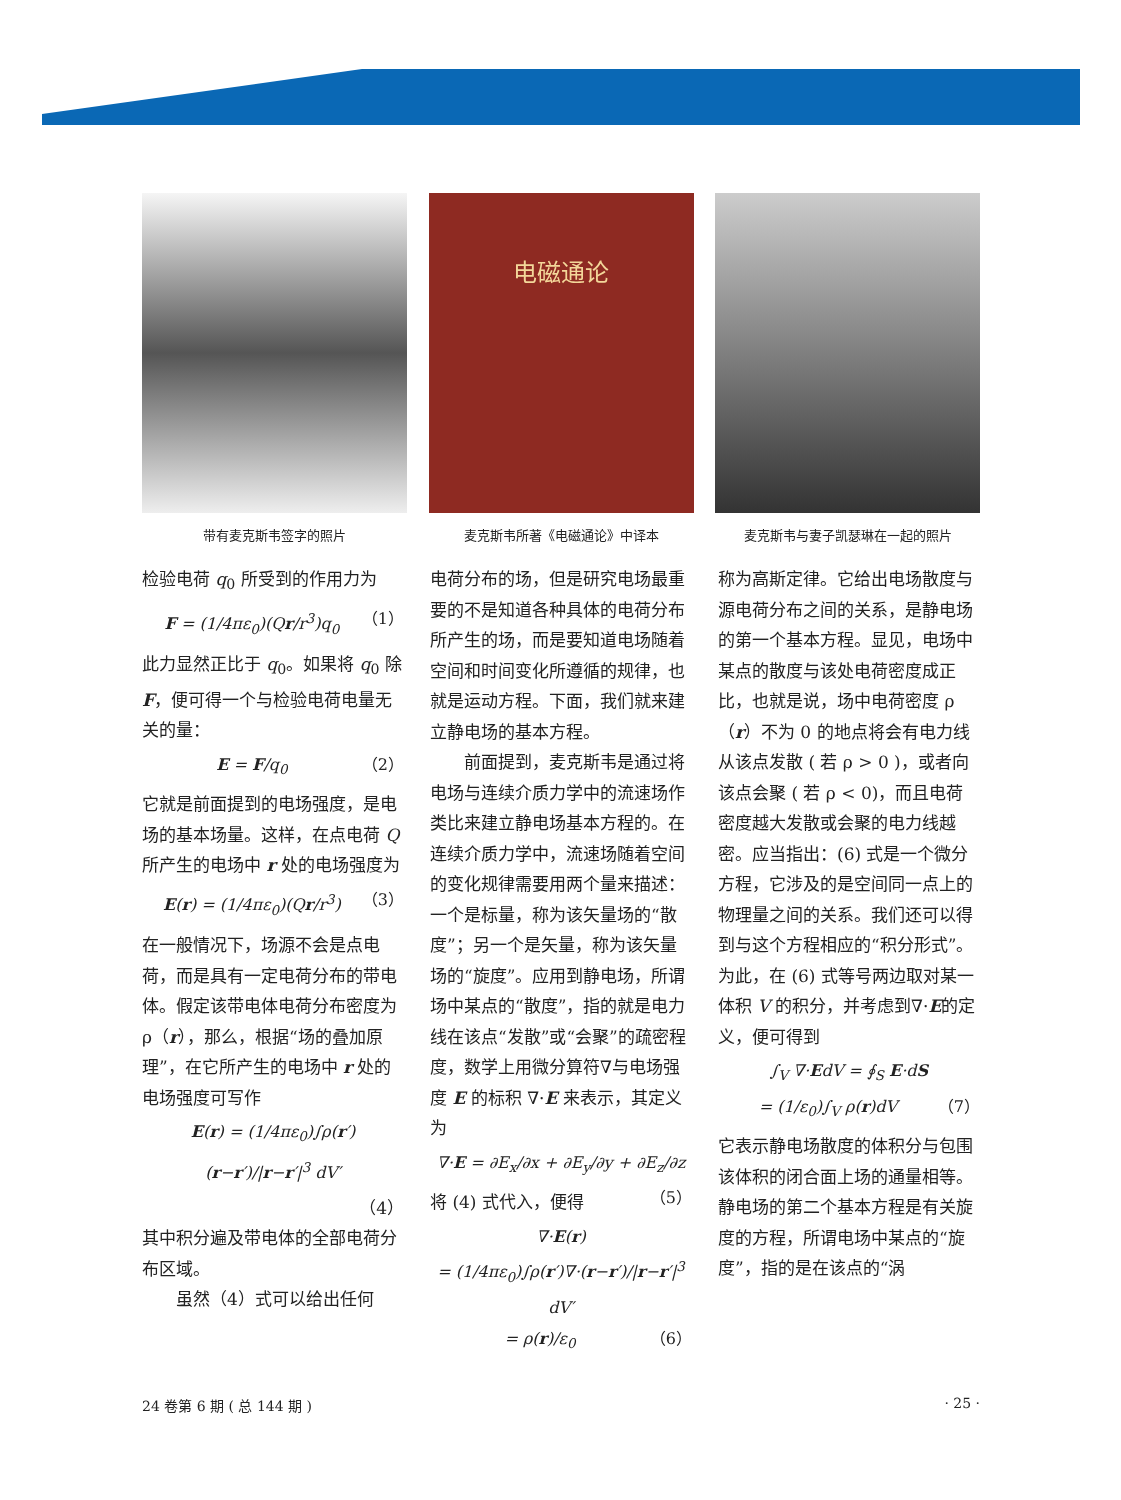带有麦克斯韦签字的照片
电磁通论
麦克斯韦所著《电磁通论》中译本
麦克斯韦与妻子凯瑟琳在一起的照片
检验电荷 q<sub>0</sub> 所受到的作用力为
F = (1/4πε<sub>0</sub>)(Qr/r<sup>3</sup>)q<sub>0</sub> （1）
此力显然正比于 q<sub>0</sub>。如果将 q<sub>0</sub> 除 F，便可得一个与检验电荷电量无关的量：
E = F/q<sub>0</sub> （2）
它就是前面提到的电场强度，是电场的基本场量。这样，在点电荷 Q 所产生的电场中 r 处的电场强度为
E(r) = (1/4πε<sub>0</sub>)(Qr/r<sup>3</sup>) （3）
在一般情况下，场源不会是点电荷，而是具有一定电荷分布的带电体。假定该带电体电荷分布密度为 ρ（r），那么，根据“场的叠加原理”，在它所产生的电场中 r 处的电场强度可写作
E(r) = (1/4πε<sub>0</sub>)∫ρ(r′)(r−r′)/|r−r′|<sup>3</sup> dV′
（4）
其中积分遍及带电体的全部电荷分布区域。
　　虽然（4）式可以给出任何
电荷分布的场，但是研究电场最重要的不是知道各种具体的电荷分布所产生的场，而是要知道电场随着空间和时间变化所遵循的规律，也就是运动方程。下面，我们就来建立静电场的基本方程。
　　前面提到，麦克斯韦是通过将电场与连续介质力学中的流速场作类比来建立静电场基本方程的。在连续介质力学中，流速场随着空间的变化规律需要用两个量来描述：一个是标量，称为该矢量场的“散度”；另一个是矢量，称为该矢量场的“旋度”。应用到静电场，所谓场中某点的“散度”，指的就是电力线在该点“发散”或“会聚”的疏密程度，数学上用微分算符∇与电场强度 E 的标积 ∇·E 来表示，其定义为
∇·E = ∂E<sub>x</sub>/∂x + ∂E<sub>y</sub>/∂y + ∂E<sub>z</sub>/∂z （5）
将 (4) 式代入，便得
∇·E(r)
= (1/4πε<sub>0</sub>)∫ρ(r′)∇·(r−r′)/|r−r′|<sup>3</sup> dV′
= ρ(r)/ε<sub>0</sub> （6）
称为高斯定律。它给出电场散度与源电荷分布之间的关系，是静电场的第一个基本方程。显见，电场中某点的散度与该处电荷密度成正比，也就是说，场中电荷密度 ρ（r）不为 0 的地点将会有电力线从该点发散 ( 若 ρ > 0 )，或者向该点会聚 ( 若 ρ < 0)，而且电荷密度越大发散或会聚的电力线越密。应当指出：(6) 式是一个微分方程，它涉及的是空间同一点上的物理量之间的关系。我们还可以得到与这个方程相应的“积分形式”。为此，在 (6) 式等号两边取对某一体积 V 的积分，并考虑到∇·E的定义，便可得到
∫<sub>V</sub> ∇·EdV = ∮<sub>S</sub> E·dS
= (1/ε<sub>0</sub>)∫<sub>V</sub> ρ(r)dV （7）
它表示静电场散度的体积分与包围该体积的闭合面上场的通量相等。静电场的第二个基本方程是有关旋度的方程，所谓电场中某点的“旋度”，指的是在该点的“涡
24 卷第 6 期 ( 总 144 期 ) · 25 ·